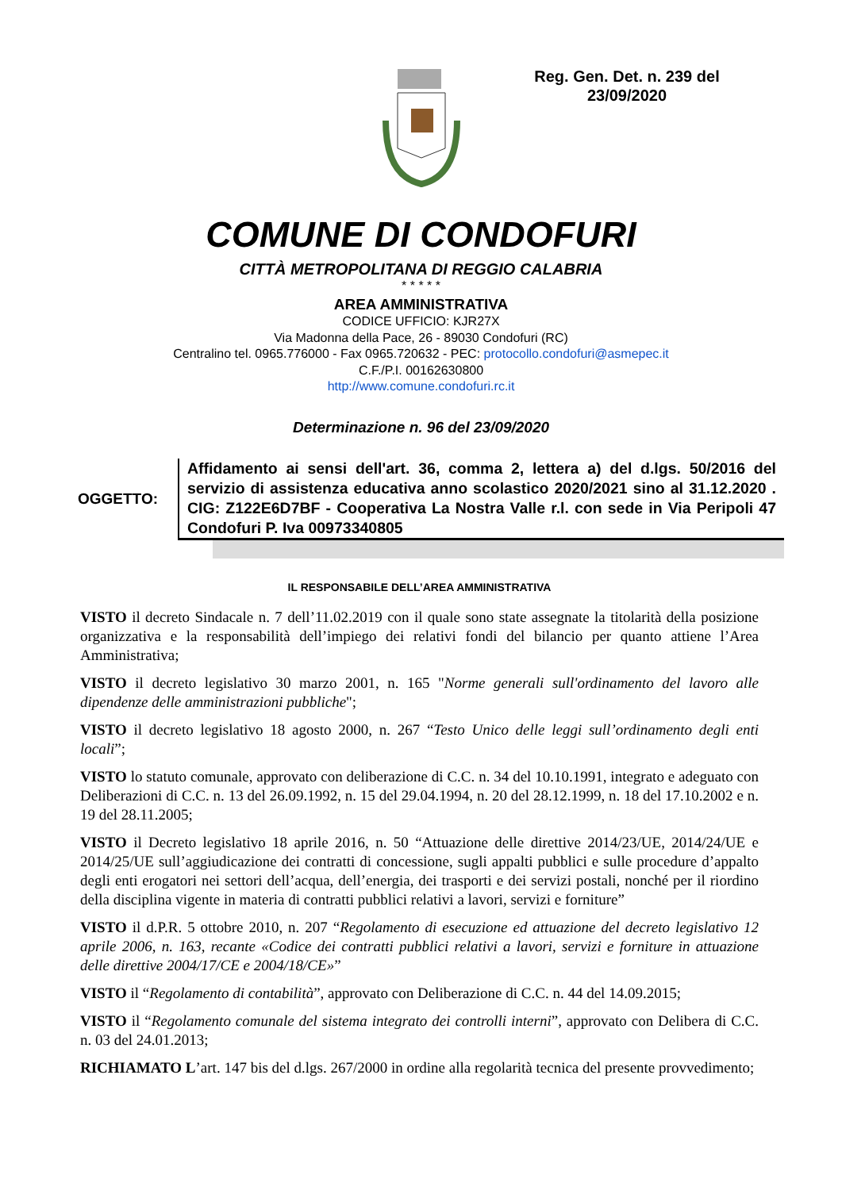Reg. Gen. Det. n. 239 del
23/09/2020
COMUNE DI CONDOFURI
CITTÀ METROPOLITANA DI REGGIO CALABRIA
* * * * *
AREA AMMINISTRATIVA
CODICE UFFICIO: KJR27X
Via Madonna della Pace, 26 - 89030 Condofuri (RC)
Centralino tel. 0965.776000 - Fax 0965.720632 - PEC: protocollo.condofuri@asmepec.it
C.F./P.I. 00162630800
http://www.comune.condofuri.rc.it
Determinazione n. 96 del 23/09/2020
OGGETTO:
Affidamento ai sensi dell'art. 36, comma 2, lettera a) del d.lgs. 50/2016 del servizio di assistenza educativa anno scolastico 2020/2021 sino al 31.12.2020 . CIG: Z122E6D7BF - Cooperativa La Nostra Valle r.l. con sede in Via Peripoli 47 Condofuri P. Iva 00973340805
IL RESPONSABILE DELL’AREA AMMINISTRATIVA
VISTO il decreto Sindacale n. 7 dell’11.02.2019 con il quale sono state assegnate la titolarità della posizione organizzativa e la responsabilità dell’impiego dei relativi fondi del bilancio per quanto attiene l’Area Amministrativa;
VISTO il decreto legislativo 30 marzo 2001, n. 165 "Norme generali sull'ordinamento del lavoro alle dipendenze delle amministrazioni pubbliche";
VISTO il decreto legislativo 18 agosto 2000, n. 267 “Testo Unico delle leggi sull’ordinamento degli enti locali”;
VISTO lo statuto comunale, approvato con deliberazione di C.C. n. 34 del 10.10.1991, integrato e adeguato con Deliberazioni di C.C. n. 13 del 26.09.1992, n. 15 del 29.04.1994, n. 20 del 28.12.1999, n. 18 del 17.10.2002 e n. 19 del 28.11.2005;
VISTO il Decreto legislativo 18 aprile 2016, n. 50 “Attuazione delle direttive 2014/23/UE, 2014/24/UE e 2014/25/UE sull’aggiudicazione dei contratti di concessione, sugli appalti pubblici e sulle procedure d’appalto degli enti erogatori nei settori dell’acqua, dell’energia, dei trasporti e dei servizi postali, nonché per il riordino della disciplina vigente in materia di contratti pubblici relativi a lavori, servizi e forniture”
VISTO il d.P.R. 5 ottobre 2010, n. 207 “Regolamento di esecuzione ed attuazione del decreto legislativo 12 aprile 2006, n. 163, recante «Codice dei contratti pubblici relativi a lavori, servizi e forniture in attuazione delle direttive 2004/17/CE e 2004/18/CE»”
VISTO il “Regolamento di contabilità”, approvato con Deliberazione di C.C. n. 44 del 14.09.2015;
VISTO il “Regolamento comunale del sistema integrato dei controlli interni”, approvato con Delibera di C.C. n. 03 del 24.01.2013;
RICHIAMATO L’art. 147 bis del d.lgs. 267/2000 in ordine alla regolarità tecnica del presente provvedimento;